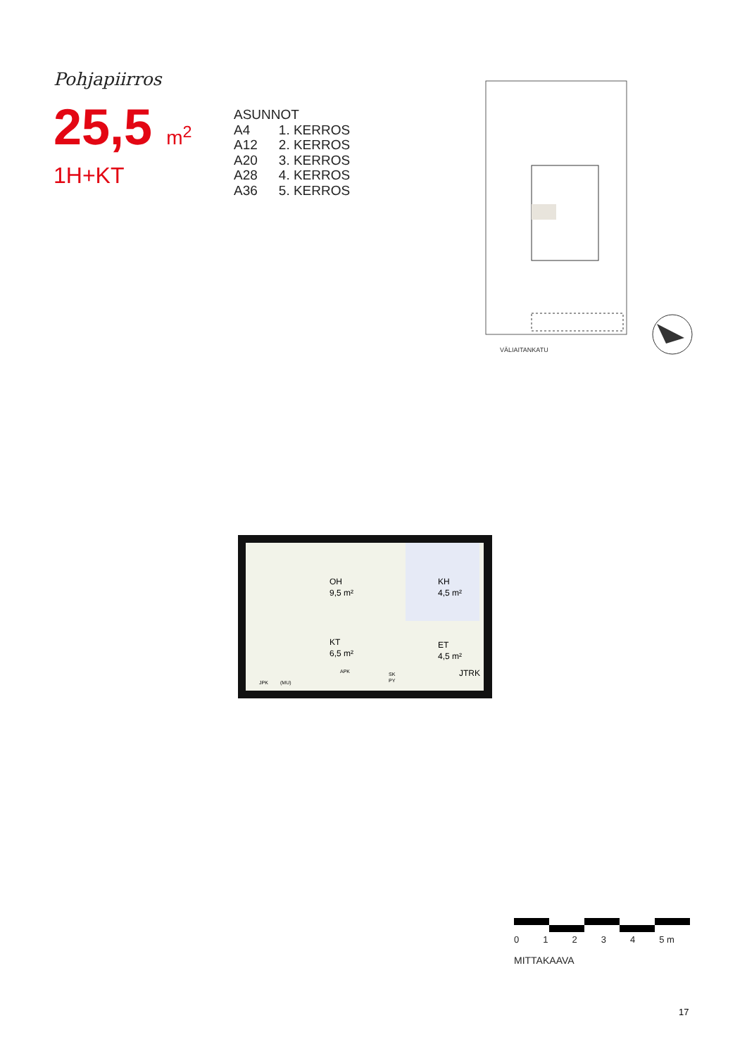Pohjapiirros
25,5 m<sup>2</sup>
1H+KT
| ASUNNOT | |
| A4 | 1. KERROS |
| A12 | 2. KERROS |
| A20 | 3. KERROS |
| A28 | 4. KERROS |
| A36 | 5. KERROS |
VÄLIAITANKATU
OH
9,5 m²
KT
6,5 m²
KH
4,5 m²
ET
4,5 m²
JTRK
JPK
(MU)
APK
SK
PY
0 1 2 3 4 5 m
MITTAKAAVA
17